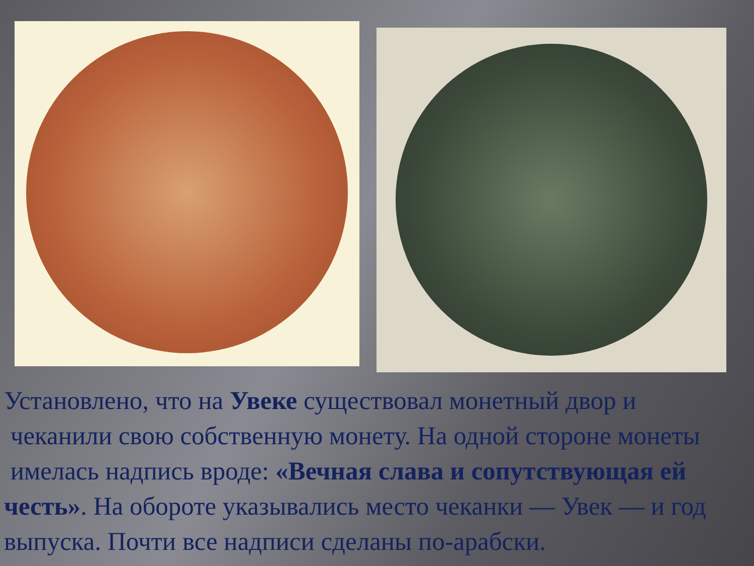Установлено, что на Увеке существовал монетный двор и
чеканили свою собственную монету. На одной стороне монеты
имелась надпись вроде: «Вечная слава и сопутствующая ей честь». На обороте указывались место чеканки — Увек — и год выпуска. Почти все надписи сделаны по-арабски.